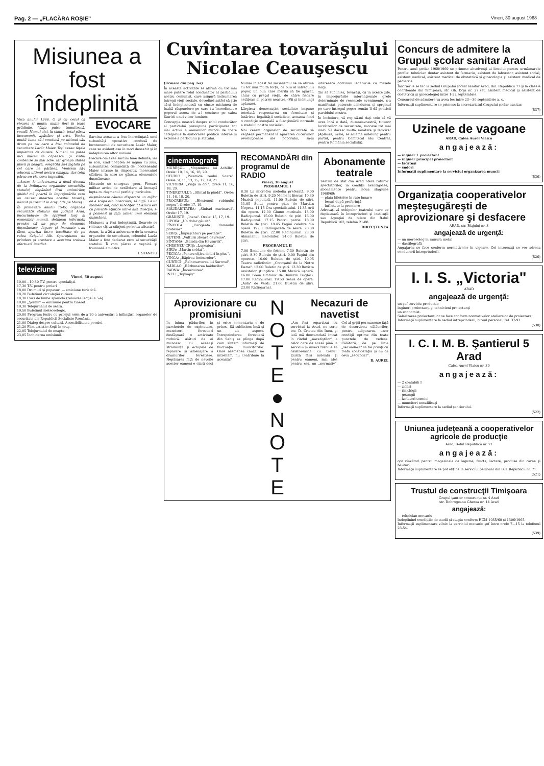Pag. 2 — „FLACĂRA ROŞIE" Vineri, 30 august 1968
Misiunea a fost îndeplinită
Vara anului 1966. O zi cu cerul ca vioarea şi multe, multe flori în toate grădinile. Viaţa pulsa tumultoasă, veselă. Numai aici, în cimitir, totul părea încremenit, apăsător şi trist. Venise multă lume să-l conducă pe ultimul său drum pe cel care a fost colonelul de securitate Lazăr Maier. Toţi aveau feţele împietrite de durere. Nimeni nu putea nici măcar să clipească. Şi vîntul contenise să mai adie. Iar groapa stătea jilavă şi neagră, oregătită să-l înghită pe cel care ne părăsea. Venisem să-i aducem ultimul nostru omagiu, dar totul părea un vis, ceva imposibil.
...Acum, la aniversarea a două decenii de la înfiinţarea organelor securităţii statului, depănînd firul amintirilor, ghidul mă poartă în împrejurările care au cauzat moartea acestui tovarăş, născut şi crescut în oraşul de pe Mureş.
În primăvara anului 1949, organele securităţii statului din judeţul Arad, bucurîndu-se de sprijinul larg al oamenilor muncii, deţineau informaţii precise că un grup de elemente duşmănoase, fugare şi înarmate s-au făcut apariţia într-o localitate de pe valea Crişului Alb. Operaţiunea de prindere şi arestare a acestora trebuia efectuată imediat.
EVOCARE
Sarcina aceasta a fost încredinţată unei subunităţi operative condusă de locotenentul de securitate Lazăr Maier, care se evidenţiase în mod deosebit şi în îndeplinirea altor misiuni.
Fiecare om avea sarcini bine definite, iar în zori, cînd noaptea se îngîna cu ziua, subunitatea comandată de locotenentul Maier intrase în dispozitiv, încercuind clădirea în care se găseau elementele duşmănoase.
Minutele se scurgeau greu. Fiecare militar ardea de nerăbdare să înceapă lupta cu duşmanul perfid şi periculos.
duşmănoase căutau disperate un mijloc de a scăpa din încercuire, să fugă. La un moment dat, cînd subofiţerul Cazacu era cu privirile aţintite într-o altă direcţie, s-a pomenit în faţa armei unui element duşmănos.
Misiunea a fost îndeplinită. Soarele se ridicase cîţiva stînjeni pe bolta albastră.
Acum, la a 20-a aniversare de la crearea organelor de securitate, colonelul Lazăr Maier a fost declarat erou al securităţii statului. Îi vom păstra o veşnică şi frumoasă amintire.
I. STANCIU
televiziune
Vineri, 30 august
10,00—10,30 T.V. pentru specialişti.
17,30 T.V. pentru şcolari
18,00 Drumuri şi popasuri — emisiune turistică.
18,20 Buletinul circulaţiei rutiere.
18,30 Curs de limba spaniolă (reluarea lecţiei a 5-a)
19,00 „Şoimii" — emisiune pentru tineret.
19,30 Telejurnalul de seară.
19,50 Buletinul meteorologic.
20,00 Program festiv cu prilejul celei de a 20-a aniversări a înfiinţării organelor de securitate ale Republicii Socialiste România.
21,00 Dialog despre cultură. Accesibilitatea poeziei.
21,20 Film artistic: Soţii în oraş.
22,05 Telejurnalul de noapte.
23,05 Închiderea emisiunii.
Cuvîntarea tovarăşului
Nicolae Ceauşescu
(Urmare din pag. I-a)
În această activitate se afirmă cu tot mai mare putere rolul conducător al partidului nostru comunist, care asigură îndrumarea întregii vieţi sociale, dovedind astfel că ştie să-şi îndeplinească cu cinste misiunea de înaltă răspundere pe care i-a încredinţat-o poporul aceea de a-l conduce pe calea făuririi unui viitor luminos.
Concepţia noastră despre rolul conducător al partidului presupune participarea tot mai activă a oamenilor muncii de toate categoriile la elaborarea politicii interne şi externe a partidului şi statului.
Numai în acest fel socialismul se va afirma cu tot mai multă forţă, ca bun al întregului popor, un bun care merită să fie apărat, chiar cu preţul vieţii, de către fiecare cetăţean al patriei noastre. (Vii şi îndelungi aplauze).
Lărgirea democraţiei socialiste impune totodată respectarea cu fermitate şi întărirea legalităţii socialiste, aceasta fiind o condiţie esenţială a funcţionării normale a statului nostru socialist.
Noi cerem organelor de securitate să vegheze permanent la apărarea cuceririlor revoluţionare ale poporului, să-şi întărească continuu legăturile cu masele largi.
Ţin să subliniez, tovarăşi, că în aceste zile, în împrejurările internaţionale grele determinate de recentele evenimente, s-a manifestat puternic adeziunea şi sprijinul pe care întregul popor român îl dă politicii partidului nostru.
În încheiere, vă rog să-mi daţi voie să vă urez încă o dată, dumneavoastră, tuturor lucrătorilor de securitate, succese tot mai mari. Vă doresc multă sănătate şi fericire! (Aplauze, urale, se aclamă îndelung pentru partid, pentru Comitetul său Central, pentru România socialistă).
cinematografe
MUREŞUL: „Moştenirea lui Achille". Orele: 10, 14, 16, 18, 20.
STUDIO: „Piramida zeului Soare". Orele: 9, 11, 13, 15, 17, 19, 21.
VICTORIA: „Viaţa în doi". Orele 11, 16, 18, 20.
TINERETULUI: „Sfîntul la pîndă". Orele: 11, 16, 18, 20.
PROGRESUL: „Blestemul rubinului negru". Orele: 17, 19.
SOLIDARITATEA: „Sinbad marinarul". Orele: 17, 19.
GRĂDIŞTE: „Ioana". Orele: 15, 17, 19.
LIPOVA: „Un dolar găurit".
PÎNCOTA: „Corigenta domnului profesor".
SEBIŞ: „Împuşcături pe portativ".
BUTENI: „Vulturii zboară devreme".
SÎNTANA: „Balada din Hevsursk".
CHIŞINEU CRIŞ: „Lupoaica".
ŞIRIA: „Martin soldat".
PECICA: „Pentru cîţiva dolari în plus".
VINGA: „Răpirea fecioarelor".
CURTICI: „Reîntoarcerea lui Surcouf".
NĂDLAC: „Răzbunarea haiducilor".
RADNA: „Încercuirea".
INEU: „Topkapy".
RECOMANDĂRI din programul de RADIO
Vineri, 30 august
PROGRAMUL I
8.30 La microfon melodia preferată. 9.00 Buletin de ştiri. 9.20 Moment literar. 10.30 Muzică populară. 11.00 Buletin de ştiri. 11.05 Suita pentru pian de Martian Negrea. 11.15 Ora specialistului. 11.35 Arii din opere. 12.00 Glume muzicale. 13.00 Radiojurnal. 15.00 Buletin de ştiri. 16.00 Radiojurnal. 17.15 Pentru patrie. 18.00 Buletin de ştiri. 18.45 Pagini celebre din opere. 19.00 Radiogazeta de seară. 20.00 Buletin de ştiri. 22.00 Radiojurnal. 23.00 Almanahul melodiilor. 24.00 Buletin de ştiri.
PROGRAMUL II
7.00 Emisiune de folclor. 7.30 Buletin de ştiri. 8.30 Buletin de ştiri. 9.00 Pagini din operete. 10.00 Buletin de ştiri. 10.05 Teatru radiofonic: „Cocoşatul de la Notre Dame". 12.00 Buletin de ştiri. 13.30 Revista revistelor ştiinţifice. 15.00 Muzică uşoară. 16.00 Poem simfonic de Dumitru Bughici. 17.00 Radiojurnal. 19.50 Seară de operă: „Aida" de Verdi. 21.00 Buletin de ştiri. 23.00 Radiojurnal.
Abonamente teatrale
Teatrul de stat din Arad oferă tuturor spectatorilor, în condiţii avantajoase, abonamente pentru noua stagiune 1968/69:
— plata biletelor în rate lunare
— locuri după preferinţă
— întîietate la premiere
Adresaţi-vă echipelor teatrului care se deplasează în întreprinderi şi instituţii sau Agenţiei de bilete din B-dul Republicii 103, telefon 21-88.
DIRECŢIUNEA
Aprovizionare cu promisiuni
În inima pădurilor, în parchetele de exploatare, muncitorii forestieri desfăşoară o activitate rodnică. Alături de ei muncesc cu aceeaşi străduinţă şi echipele de reparare şi amenajare a drumurilor forestiere. Nepăsarea faţă de nevoile acestor oameni e clară deci şi orice comentariu e de prisos. Să subliniem însă şi un alt aspect. Întreprinderea forestieră din Sebiş se plînge după cum sîntem informaţi de fluctuaţia muncitorilor. Oare asemenea cauză, ne întrebăm, nu contribuie la aceasta?
N
O
T
E
●
N
O
T
E
Necazuri de navetist
„Am fost repartizat cu serviciul la Arad, ne scrie tov. D. Cristea din Ineu, şi iată mă deocamdată intrat în rîndul „navetiştilor" a celor care de acasă pînă la serviciu şi invers trebuie să călătorească cu trenul. Există fără îndoială şi pentru oameni, mai ales pentru cei, un „normativ". Cel al grijii permanente faţă de deservirea călătorilor, pentru asigurarea unor condiţii optime din toate punctele de vedere. Călătorii, de pe linia „secundară" să fie priviţi cu toată consideraţia şi nu ca ceva „secundar".
D. AUREL
Concurs de admitere la Grupul şcolar sanitar Arad
Pentru anul şcolar 1968/1969 se primesc absolvenţi ai liceului pentru următoarele profile: tehnician dentar asistent de farmacie, asistent de laborator, asistent social, asistent medical, asistent medical de obstetrică şi ginecologie şi asistent medical de pediatrie.
Înscrierile se fac la sediul Grupului şcolar sanitar Arad, Bul. Republicii 77 şi la clasele coordonate din Timişoara, str. Gh. Doja nr. 27 (at. asistent medical şi asistent de obstetrică şi ginecologie) între 1-22 septembrie.
Concursul de admitere va avea loc între 23—30 septembrie a. c.
Informaţii suplimentare se primesc la secretariatul Grupului şcolar sanitar.
(537)
Uzinele de vagoane
ARAD, Calea Aurel Vlaicu
angajează:
— inginer I. proiectant
— inginer principal proiectant
— lăcătuşi
— sudori
Informaţii suplimentare la serviciul organizarea muncii
(536)
Organizaţia cooperativelor meşteşugăreşti de aprovizionare şi desfacere
ARAD, str. Blajului nr. 3
angajează de urgenţă:
— un merceolog în ramura metal
— dactilografă
Angajarea se face conform normativelor în vigoare. Cei interesaţi se vor adresa conducerii întreprinderii.
(526)
I. I. S. „Victoria"
ARAD
angajează de urgenţă:
un şef serviciu producţie
ingineri proiectanţi şi tehnicieni proiectanţi
un economist.
Salarizarea proiectanţilor se face conform normativelor ateliereior de proiectare.
Informaţii suplimentare la sediul întreprinderii, biroul personal, tel. 37-93.
(538)
I. C. I. M. B. Şantierul 5 Arad
Calea Aurel Vlaicu nr. 39
angajează:
— 2 contabili I
— zidari
— tinichigii
— geamgii
— izolatori termici
— muncitori necalificaţi
Informaţii suplimentare la sediul şantierului.
(522)
Uniunea judeţeană a cooperativelor agricole de producţie
Arad, B-dul Republicii nr. 71
angajează:
opt vînzători pentru magazinele de legume, fructe, lactate, produse din carne şi băuturi.
Informaţii suplimentare se pot obţine la serviciul personal din Bul. Republicii nr. 71.
(521)
Trustul de construcţii Timişoara
Grupul şantier construcţii nr. 4 Arad
str. Dobrogeanu Gherea nr. 14 Arad
angajează:
— tehnician mecanic
îndeplinind condiţiile de studii şi stagiu conform HCM 1035/60 şi 1306/1965.
Informaţii suplimentare zilnic la serviciul mecanic şef între orele 7—15 la telefonul 23-54.
(539)